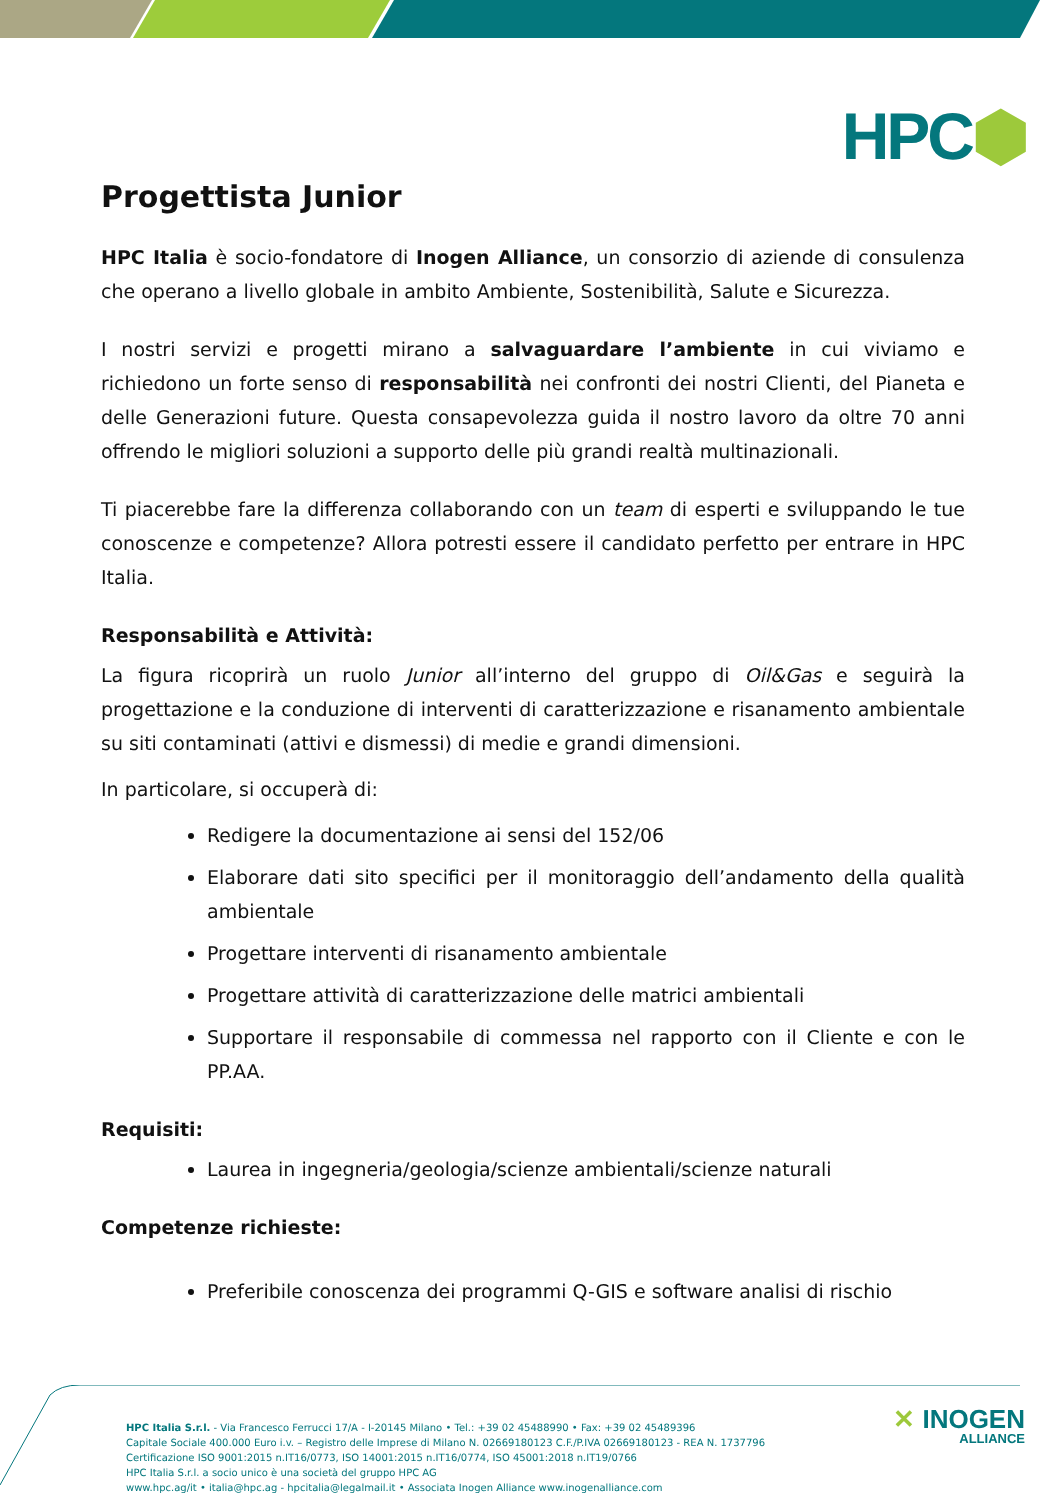HPC⬢
Progettista Junior
HPC Italia è socio-fondatore di Inogen Alliance, un consorzio di aziende di consulenza che operano a livello globale in ambito Ambiente, Sostenibilità, Salute e Sicurezza.
I nostri servizi e progetti mirano a salvaguardare l’ambiente in cui viviamo e richiedono un forte senso di responsabilità nei confronti dei nostri Clienti, del Pianeta e delle Generazioni future. Questa consapevolezza guida il nostro lavoro da oltre 70 anni offrendo le migliori soluzioni a supporto delle più grandi realtà multinazionali.
Ti piacerebbe fare la differenza collaborando con un team di esperti e sviluppando le tue conoscenze e competenze? Allora potresti essere il candidato perfetto per entrare in HPC Italia.
Responsabilità e Attività:
La figura ricoprirà un ruolo Junior all’interno del gruppo di Oil&Gas e seguirà la progettazione e la conduzione di interventi di caratterizzazione e risanamento ambientale su siti contaminati (attivi e dismessi) di medie e grandi dimensioni.
In particolare, si occuperà di:
Redigere la documentazione ai sensi del 152/06
Elaborare dati sito specifici per il monitoraggio dell’andamento della qualità ambientale
Progettare interventi di risanamento ambientale
Progettare attività di caratterizzazione delle matrici ambientali
Supportare il responsabile di commessa nel rapporto con il Cliente e con le PP.AA.
Requisiti:
Laurea in ingegneria/geologia/scienze ambientali/scienze naturali
Competenze richieste:
Preferibile conoscenza dei programmi Q-GIS e software analisi di rischio
HPC Italia S.r.l. - Via Francesco Ferrucci 17/A - I-20145 Milano • Tel.: +39 02 45488990 • Fax: +39 02 45489396
Capitale Sociale 400.000 Euro i.v. – Registro delle Imprese di Milano N. 02669180123 C.F./P.IVA 02669180123 - REA N. 1737796
Certificazione ISO 9001:2015 n.IT16/0773, ISO 14001:2015 n.IT16/0774, ISO 45001:2018 n.IT19/0766
HPC Italia S.r.l. a socio unico è una società del gruppo HPC AG
www.hpc.ag/it • italia@hpc.ag - hpcitalia@legalmail.it • Associata Inogen Alliance www.inogenalliance.com
✕ INOGEN
ALLIANCE